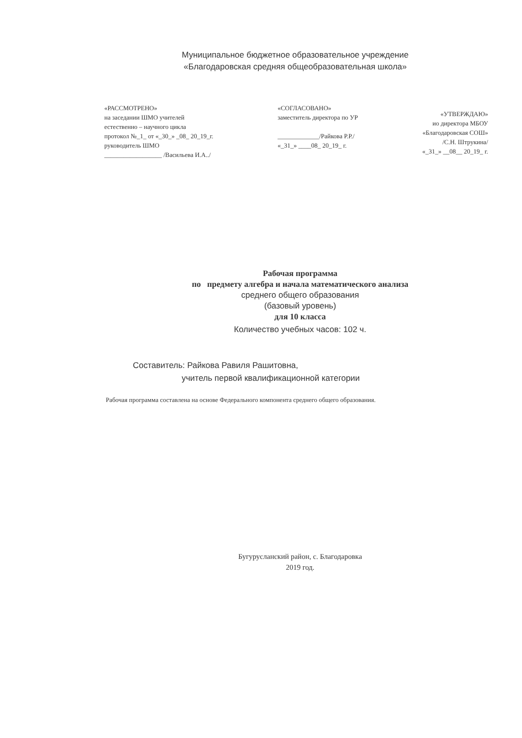Муниципальное бюджетное образовательное учреждение
«Благодаровская средняя общеобразовательная школа»
«РАССМОТРЕНО»
на заседании ШМО учителей
естественно – научного цикла
протокол №_1_ от «_30_» _08_ 20_19_г.
руководитель ШМО
__________________ /Васильева И.А../
«СОГЛАСОВАНО»
заместитель директора по УР
_____________/Райкова Р.Р./
«_31_» ____08_ 20_19_ г.
«УТВЕРЖДАЮ»
ио директора МБОУ
«Благодаровская СОШ»
/С.Н. Штрукина/
«_31_» __08__ 20_19_ г.
Рабочая программа
по предмету алгебра и начала математического анализа
среднего общего образования
(базовый уровень)
для 10 класса
Количество учебных часов: 102 ч.
Составитель: Райкова Равиля Рашитовна,
учитель первой квалификационной категории
Рабочая программа составлена на основе Федерального компонента среднего общего образования.
Бугурусланский район, с. Благодаровка
2019 год.